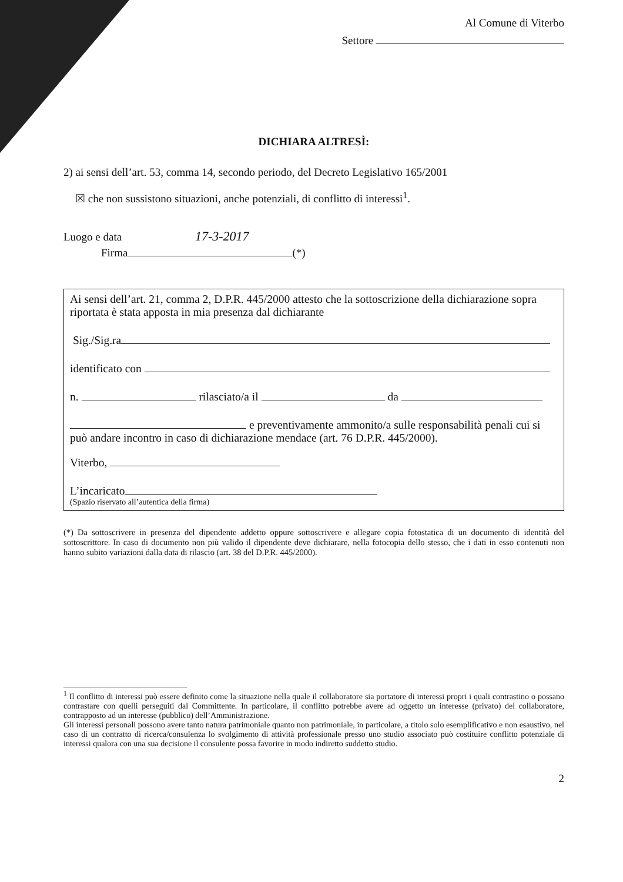Al Comune di Viterbo
Settore
DICHIARA ALTRESÌ:
2) ai sensi dell’art. 53, comma 14, secondo periodo, del Decreto Legislativo 165/2001
☒ che non sussistono situazioni, anche potenziali, di conflitto di interessi<sup>1</sup>.
Luogo e data 17-3-2017
Firma (*)
Ai sensi dell’art. 21, comma 2, D.P.R. 445/2000 attesto che la sottoscrizione della dichiarazione sopra riportata è stata apposta in mia presenza dal dichiarante
Sig./Sig.ra
identificato con
n. rilasciato/a il da
e preventivamente ammonito/a sulle responsabilità penali cui si può andare incontro in caso di dichiarazione mendace (art. 76 D.P.R. 445/2000).
Viterbo,
L’incaricato
(Spazio riservato all’autentica della firma)
(*) Da sottoscrivere in presenza del dipendente addetto oppure sottoscrivere e allegare copia fotostatica di un documento di identità del sottoscrittore. In caso di documento non più valido il dipendente deve dichiarare, nella fotocopia dello stesso, che i dati in esso contenuti non hanno subito variazioni dalla data di rilascio (art. 38 del D.P.R. 445/2000).
<sup>1</sup> Il conflitto di interessi può essere definito come la situazione nella quale il collaboratore sia portatore di interessi propri i quali contrastino o possano contrastare con quelli perseguiti dal Committente. In particolare, il conflitto potrebbe avere ad oggetto un interesse (privato) del collaboratore, contrapposto ad un interesse (pubblico) dell’Amministrazione.
Gli interessi personali possono avere tanto natura patrimoniale quanto non patrimoniale, in particolare, a titolo solo esemplificativo e non esaustivo, nel caso di un contratto di ricerca/consulenza lo svolgimento di attività professionale presso uno studio associato può costituire conflitto potenziale di interessi qualora con una sua decisione il consulente possa favorire in modo indiretto suddetto studio.
2